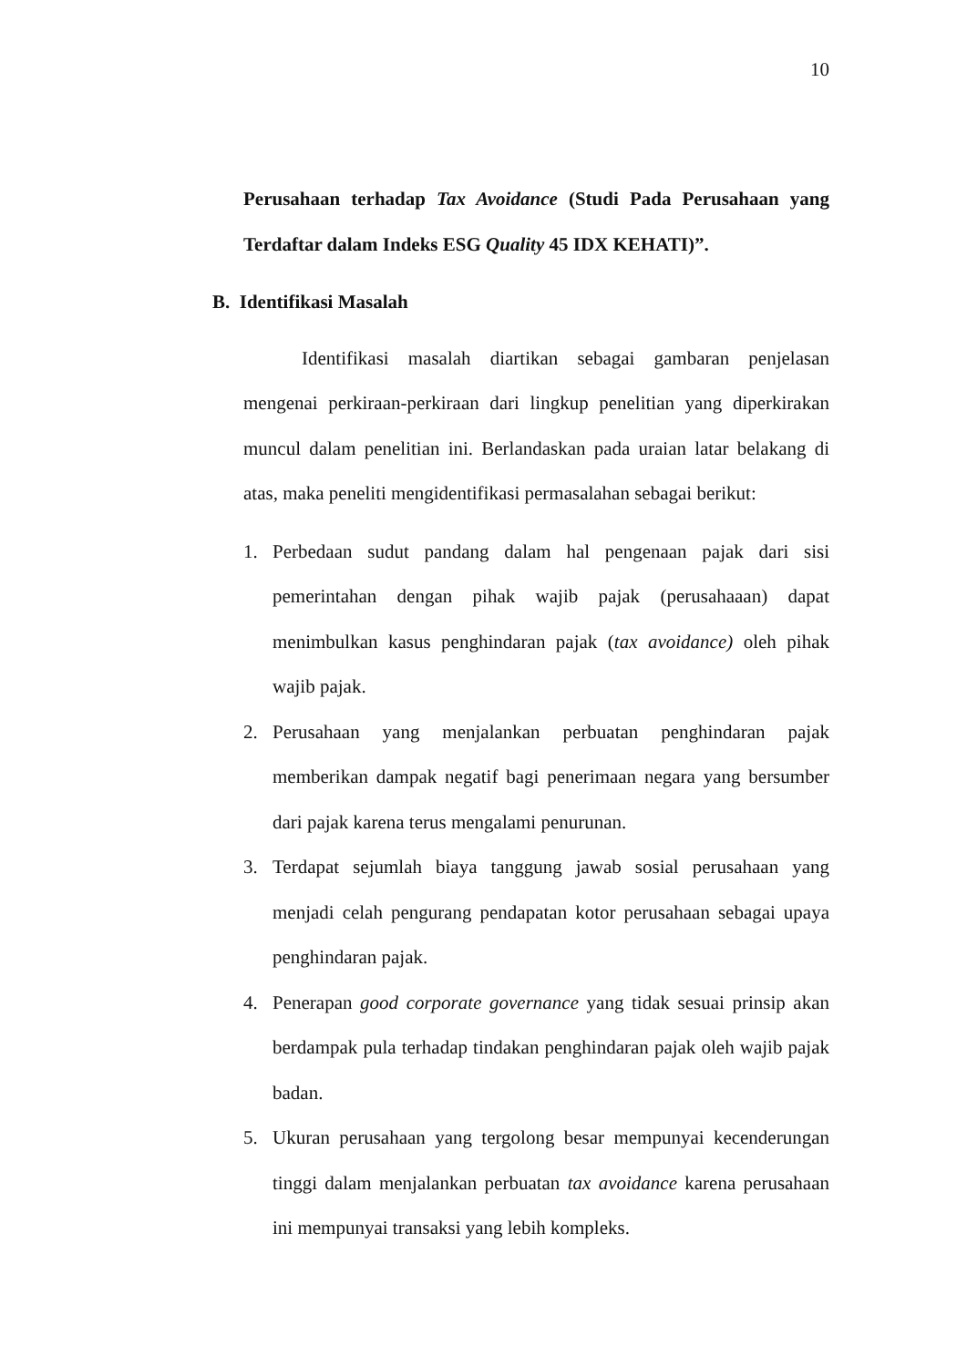10
Perusahaan terhadap Tax Avoidance (Studi Pada Perusahaan yang Terdaftar dalam Indeks ESG Quality 45 IDX KEHATI)”.
B. Identifikasi Masalah
Identifikasi masalah diartikan sebagai gambaran penjelasan mengenai perkiraan-perkiraan dari lingkup penelitian yang diperkirakan muncul dalam penelitian ini. Berlandaskan pada uraian latar belakang di atas, maka peneliti mengidentifikasi permasalahan sebagai berikut:
1. Perbedaan sudut pandang dalam hal pengenaan pajak dari sisi pemerintahan dengan pihak wajib pajak (perusahaaan) dapat menimbulkan kasus penghindaran pajak (tax avoidance) oleh pihak wajib pajak.
2. Perusahaan yang menjalankan perbuatan penghindaran pajak memberikan dampak negatif bagi penerimaan negara yang bersumber dari pajak karena terus mengalami penurunan.
3. Terdapat sejumlah biaya tanggung jawab sosial perusahaan yang menjadi celah pengurang pendapatan kotor perusahaan sebagai upaya penghindaran pajak.
4. Penerapan good corporate governance yang tidak sesuai prinsip akan berdampak pula terhadap tindakan penghindaran pajak oleh wajib pajak badan.
5. Ukuran perusahaan yang tergolong besar mempunyai kecenderungan tinggi dalam menjalankan perbuatan tax avoidance karena perusahaan ini mempunyai transaksi yang lebih kompleks.